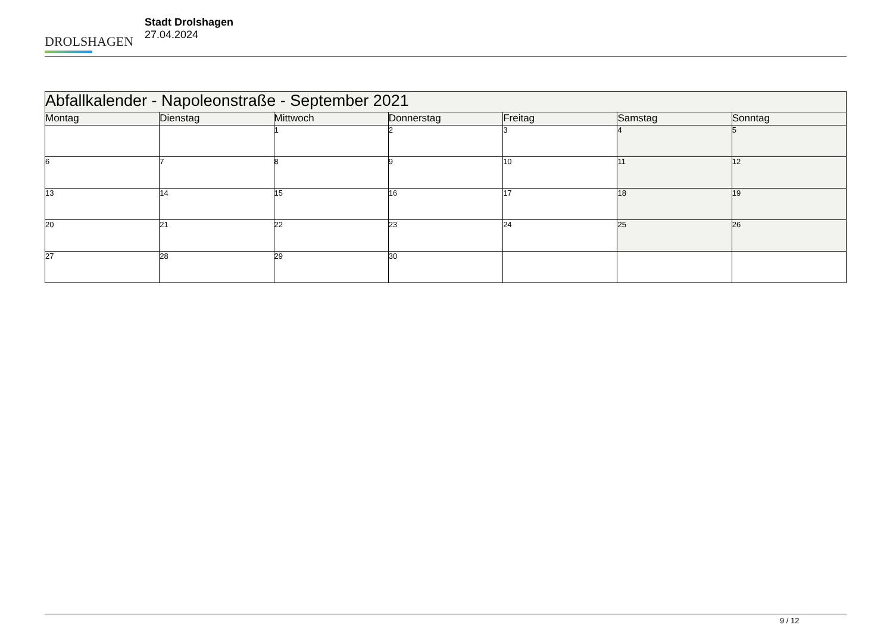DROLSHAGEN
Stadt Drolshagen
27.04.2024
| Abfallkalender - Napoleonstraße - September 2021 | | | | | | |
| --- | --- | --- | --- | --- | --- | --- |
| Montag | Dienstag | Mittwoch | Donnerstag | Freitag | Samstag | Sonntag |
| | | 1 | 2 | 3 | 4 | 5 |
| 6 | 7 | 8 | 9 | 10 | 11 | 12 |
| 13 | 14 | 15 | 16 | 17 | 18 | 19 |
| 20 | 21 | 22 | 23 | 24 | 25 | 26 |
| 27 | 28 | 29 | 30 | | | |
9 / 12